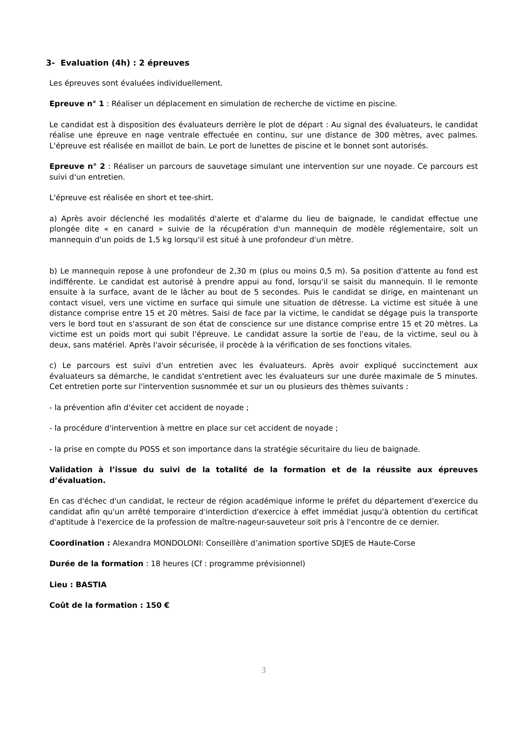3- Evaluation (4h) : 2 épreuves
Les épreuves sont évaluées individuellement.
Epreuve n° 1 : Réaliser un déplacement en simulation de recherche de victime en piscine.
Le candidat est à disposition des évaluateurs derrière le plot de départ : Au signal des évaluateurs, le candidat réalise une épreuve en nage ventrale effectuée en continu, sur une distance de 300 mètres, avec palmes. L'épreuve est réalisée en maillot de bain. Le port de lunettes de piscine et le bonnet sont autorisés.
Epreuve n° 2 : Réaliser un parcours de sauvetage simulant une intervention sur une noyade. Ce parcours est suivi d'un entretien.
L'épreuve est réalisée en short et tee-shirt.
a) Après avoir déclenché les modalités d'alerte et d'alarme du lieu de baignade, le candidat effectue une plongée dite « en canard » suivie de la récupération d'un mannequin de modèle réglementaire, soit un mannequin d'un poids de 1,5 kg lorsqu'il est situé à une profondeur d'un mètre.
b) Le mannequin repose à une profondeur de 2,30 m (plus ou moins 0,5 m). Sa position d'attente au fond est indifférente. Le candidat est autorisé à prendre appui au fond, lorsqu'il se saisit du mannequin. Il le remonte ensuite à la surface, avant de le lâcher au bout de 5 secondes. Puis le candidat se dirige, en maintenant un contact visuel, vers une victime en surface qui simule une situation de détresse. La victime est située à une distance comprise entre 15 et 20 mètres. Saisi de face par la victime, le candidat se dégage puis la transporte vers le bord tout en s'assurant de son état de conscience sur une distance comprise entre 15 et 20 mètres. La victime est un poids mort qui subit l'épreuve. Le candidat assure la sortie de l'eau, de la victime, seul ou à deux, sans matériel. Après l'avoir sécurisée, il procède à la vérification de ses fonctions vitales.
c) Le parcours est suivi d'un entretien avec les évaluateurs. Après avoir expliqué succinctement aux évaluateurs sa démarche, le candidat s'entretient avec les évaluateurs sur une durée maximale de 5 minutes. Cet entretien porte sur l'intervention susnommée et sur un ou plusieurs des thèmes suivants :
- la prévention afin d'éviter cet accident de noyade ;
- la procédure d'intervention à mettre en place sur cet accident de noyade ;
- la prise en compte du POSS et son importance dans la stratégie sécuritaire du lieu de baignade.
Validation à l’issue du suivi de la totalité de la formation et de la réussite aux épreuves d’évaluation.
En cas d'échec d'un candidat, le recteur de région académique informe le préfet du département d'exercice du candidat afin qu'un arrêté temporaire d'interdiction d'exercice à effet immédiat jusqu'à obtention du certificat d'aptitude à l'exercice de la profession de maître-nageur-sauveteur soit pris à l'encontre de ce dernier.
Coordination : Alexandra MONDOLONI: Conseillère d’animation sportive SDJES de Haute-Corse
Durée de la formation : 18 heures (Cf : programme prévisionnel)
Lieu : BASTIA
Coût de la formation : 150 €
3